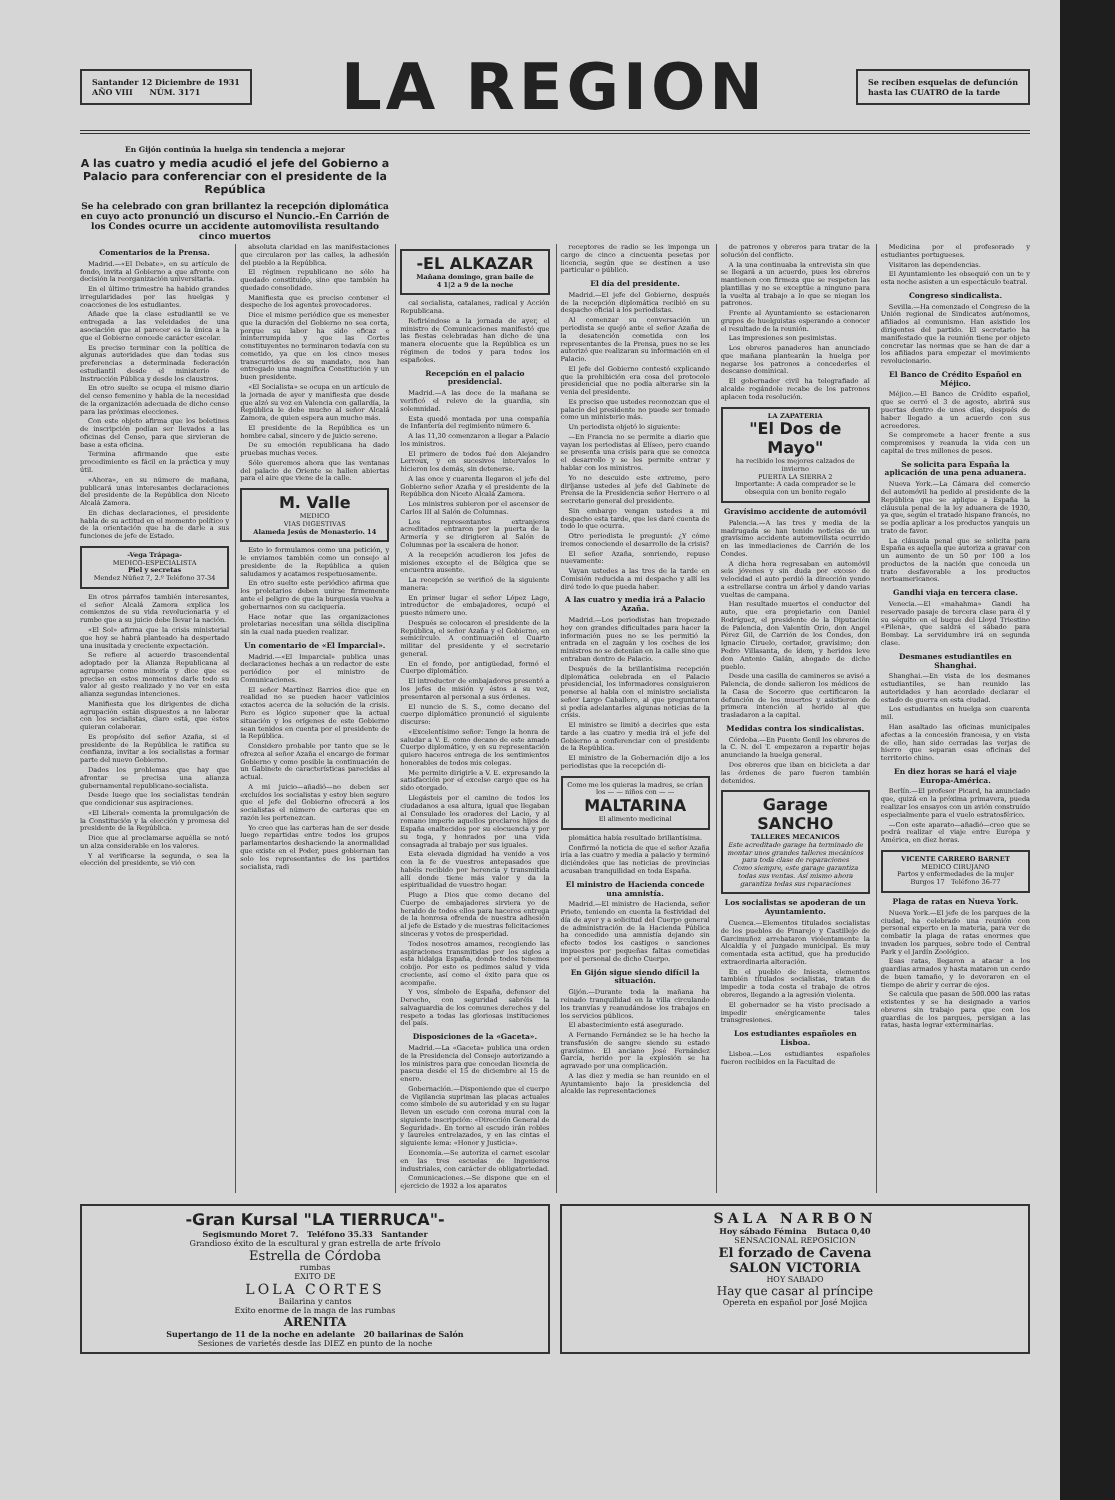Santander 12 Diciembre de 1931
AÑO VIII NÚM. 3171
LA REGION
Se reciben esquelas de defunción
hasta las CUATRO de la tarde
En Gijón continúa la huelga sin tendencia a mejorar
A las cuatro y media acudió el jefe del Gobierno a Palacio para conferenciar con el presidente de la República
Se ha celebrado con gran brillantez la recepción diplomática en cuyo acto pronunció un discurso el Nuncio.-En Carrión de los Condes ocurre un accidente automovilista resultando cinco muertos
Comentarios de la Prensa.
Madrid.—«El Debate», en su artículo de fondo, invita al Gobierno a que afronte con decisión la reorganización universitaria.
En el último trimestre ha habido grandes irregularidades por las huelgas y coacciones de los estudiantes.
Añade que la clase estudiantil se ve entregada a las veleidades de una asociación que al parecer es la única a la que el Gobierno concede carácter escolar.
Es preciso terminar con la política de algunas autoridades que dan todas sus preferencias a determinada federación estudiantil desde el ministerio de Instrucción Pública y desde los claustros.
En otro suelto se ocupa el mismo diario del censo femenino y habla de la necesidad de la organización adecuada de dicho censo para las próximas elecciones.
Con este objeto afirma que los boletines de inscripción podían ser llevados a las oficinas del Censo, para que sirvieran de base a esta oficina.
Termina afirmando que este procedimiento es fácil en la práctica y muy útil.
«Ahora», en su número de mañana, publicará unas interesantes declaraciones del presidente de la República don Niceto Alcalá Zamora.
En dichas declaraciones, el presidente habla de su actitud en el momento político y de la orientación que ha de darle a sus funciones de jefe de Estado.
-Vega Trápaga-
MEDICO-ESPECIALISTA
Piel y secretas
Mendez Núñez 7, 2.º Teléfono 37-34
En otros párrafos también interesantes, el señor Alcalá Zamora explica los comienzos de su vida revolucionaria y el rumbo que a su juicio debe llevar la nación.
«El Sol» afirma que la crisis ministerial que hoy se habrá planteado ha despertado una inusitada y creciente expectación.
Se refiere al acuerdo trascendental adoptado por la Alianza Republicana al agruparse como minoría y dice que es preciso en estos momentos darle todo su valor al gesto realizado y no ver en esta alianza segundas intenciones.
Manifiesta que los dirigentes de dicha agrupación están dispuestos a no laborar con los socialistas, claro está, que éstos quieran colaborar.
Es propósito del señor Azaña, si el presidente de la República le ratifica su confianza, invitar a los socialistas a formar parte del nuevo Gobierno.
Dados los problemas que hay que afrontar se precisa una alianza gubernamental republicano-socialista.
Desde luego que los socialistas tendrán que condicionar sus aspiraciones.
«El Liberal» comenta la promulgación de la Constitución y la elección y promesa del presidente de la República.
Dice que al proclamarse aquélla se notó un alza considerable en los valores.
Y al verificarse la segunda, o sea la elección del presidente, se vió con
absoluta claridad en las manifestaciones que circularon por las calles, la adhesión del pueblo a la República.
El régimen republicano no sólo ha quedado constituído, sino que también ha quedado consolidado.
Manifiesta que es preciso contener el despecho de los agentes provocadores.
Dice el mismo periódico que es menester que la duración del Gobierno no sea corta, porque su labor ha sido eficaz e ininterrumpida y que las Cortes constituyentes no terminaron todavía con su cometido, ya que en los cinco meses transcurridos de su mandato, nos han entregado una magnífica Constitución y un buen presidente.
«El Socialista» se ocupa en un artículo de la jornada de ayer y manifiesta que desde que alzó su voz en Valencia con gallardía, la República le debe mucho al señor Alcalá Zamora, de quien espera aun mucho más.
El presidente de la República es un hombre cabal, sincero y de juicio sereno.
De su emoción republicana ha dado pruebas muchas veces.
Sólo queremos ahora que las ventanas del palacio de Oriente se hallen abiertas para el aire que viene de la calle.
M. Valle
MEDICO
VIAS DIGESTIVAS
Alameda Jesús de Monasterio. 14
Esto lo formulamos como una petición, y le enviamos también como un consejo al presidente de la República a quien saludamos y acatamos respetuosamente.
En otro suelto este periódico afirma que los proletarios deben unirse firmemente ante el peligro de que la burguesía vuelva a gobernarnos con su caciquería.
Hace notar que las organizaciones proletarias necesitan una sólida disciplina sin la cual nada pueden realizar.
Un comentario de «El Imparcial».
Madrid.—«El Imparcial» publica unas declaraciones hechas a un redactor de este periódico por el ministro de Comunicaciones.
El señor Martínez Barrios dice que en realidad no se pueden hacer vaticinios exactos acerca de la solución de la crisis. Pero es lógico suponer que la actual situación y los orígenes de este Gobierno sean tenidos en cuenta por el presidente de la República.
Considero probable por tanto que se le ofrezca al señor Azaña el encargo de formar Gobierno y como posible la continuación de un Gabinete de características parecidas al actual.
A mi juicio—añadió—no deben ser excluídos los socialistas y estoy bien seguro que el jefe del Gobierno ofrecerá a los socialistas el número de carteras que en razón les pertenezcan.
Yo creo que las carteras han de ser desde luego repartidas entre todos los grupos parlamentarios deshaciendo la anormalidad que existe en el Poder, pues gobiernan tan solo los representantes de los partidos socialista, radi
-EL ALKAZAR
Mañana domingo, gran baile de
4 1|2 a 9 de la noche
cal socialista, catalanes, radical y Acción Republicana.
Refiriéndose a la jornada de ayer, el ministro de Comunicaciones manifestó que las fiestas celebradas han dicho de una manera elocuente que la República es un régimen de todos y para todos los españoles.
Recepción en el palacio presidencial.
Madrid.—A las doce de la mañana se verificó el relevo de la guardia, sin solemnidad.
Esta quedó montada por una compañía de Infantería del regimiento número 6.
A las 11,30 comenzaron a llegar a Palacio los ministros.
El primero de todos fué don Alejandro Lerroux, y en sucesivos intervalos lo hicieron los demás, sin detenerse.
A las once y cuarenta llegaron el jefe del Gobierno señor Azaña y el presidente de la República don Niceto Alcalá Zamora.
Los ministros subieron por el ascensor de Carlos III al Salón de Columnas.
Los representantes extranjeros acreditados entraron por la puerta de la Armería y se dirigieron al Salón de Columnas por la escalera de honor.
A la recepción acudieron los jefes de misiones excepto el de Bélgica que se encuentra ausente.
La recepción se verificó de la siguiente manera:
En primer lugar el señor López Lago, introductor de embajadores, ocupó el puesto número uno.
Después se colocaron el presidente de la República, el señor Azaña y el Gobierno, en semicírculo. A continuación el Cuarto militar del presidente y el secretario general.
En el fondo, por antigüedad, formó el Cuerpo diplomático.
El introductor de embajadores presentó a los jefes de misión y éstos a su vez, presentaron al personal a sus órdenes.
El nuncio de S. S., como decano del cuerpo diplomático pronunció el siguiente discurso:
«Excelentísimo señor: Tengo la honra de saludar a V. E. como decano de este amado Cuerpo diplomático, y en su representación quiero haceros entrega de los sentimientos honorables de todos mis colegas.
Me permito dirigirle a V. E. expresando la satisfacción por el excelso cargo que os ha sido otorgado.
Llegásteis por el camino de todos los ciudadanos a esa altura, igual que llegaban al Consulado los oradores del Lacio, y al romano imperio aquellos preclaros hijos de España enaltecidos por su elocuencia y por su toga, y honrados por una vida consagrada al trabajo por sus iguales.
Esta elevada dignidad ha venido a vos con la fe de vuestros antepasados que habéis recibido por herencia y transmitida allí donde tiene más valor y da la espiritualidad de vuestro hogar.
Plugo a Dios que como decano del Cuerpo de embajadores sirviera yo de heraldo de todos ellos para haceros entrega de la honrosa ofrenda de nuestra adhesión al jefe de Estado y de nuestras felicitaciones sinceras y votos de prosperidad.
Todos nosotros amamos, recogiendo las aspiraciones transmitidas por los siglos a esta hidalga España, donde todos tenemos cobijo. Por esto os pedimos salud y vida creciente, así como el éxito para que os acompañe.
Y vos, símbolo de España, defensor del Derecho, con seguridad sabréis la salvaguardia de los comunes derechos y del respeto a todas las gloriosas instituciones del país.
Disposiciones de la «Gaceta».
Madrid.—La «Gaceta» publica una orden de la Presidencia del Consejo autorizando a los ministros para que concedan licencia de pascua desde el 15 de diciembre al 15 de enero.
Gobernación.—Disponiendo que el cuerpo de Vigilancia supriman las placas actuales como símbolo de su autoridad y en su lugar lleven un escudo con corona mural con la siguiente inscripción: «Dirección General de Seguridad». En torno al escudo irán robles y laureles entrelazados, y en las cintas el siguiente lema: «Honor y Justicia».
Economía.—Se autoriza el carnet escolar en las tres escuelas de Ingenieros industriales, con carácter de obligatoriedad.
Comunicaciones.—Se dispone que en el ejercicio de 1932 a los aparatos
receptores de radio se les imponga un cargo de cinco a cincuenta pesetas por licencia, según que se destinen a uso particular o público.
El día del presidente.
Madrid.—El jefe del Gobierno, después de la recepción diplomática recibió en su despacho oficial a los periodistas.
Al comenzar su conversación un periodista se quejó ante el señor Azaña de la desatención cometida con los representantes de la Prensa, pues no se les autorizó que realizaran su información en el Palacio.
El jefe del Gobierno contestó explicando que la prohibición era cosa del protocolo presidencial que no podía alterarse sin la venia del presidente.
Es preciso que ustedes reconozcan que el palacio del presidente no puede ser tomado como un ministerio más.
Un periodista objetó lo siguiente:
—En Francia no se permite a diario que vayan los periodistas al Elíseo, pero cuando se presenta una crisis para que se conozca el desarrollo y se les permite entrar y hablar con los ministros.
Yo no descuido este extremo, pero diríjanse ustedes al jefe del Gabinete de Prensa de la Presidencia señor Herrero o al secretario general del presidente.
Sin embargo vengan ustedes a mi despacho esta tarde, que les daré cuenta de todo lo que ocurra.
Otro periodista le preguntó: ¿Y cómo iremos conociendo el desarrollo de la crisis?
El señor Azaña, sonriendo, repuso nuevamente:
Vayan ustedes a las tres de la tarde en Comisión reducida a mi despacho y allí les diré todo lo que pueda haber.
A las cuatro y media irá a Palacio Azaña.
Madrid.—Los periodistas han tropezado hoy con grandes dificultades para hacer la información pues no se les permitió la entrada en el zaguán y los coches de los ministros no se detenían en la calle sino que entraban dentro de Palacio.
Después de la brillantísima recepción diplomática celebrada en el Palacio presidencial, los informadores consiguieron ponerse al habla con el ministro socialista señor Largo Caballero, al que preguntaron si podía adelantarles algunas noticias de la crisis.
El ministro se limitó a decirles que esta tarde a las cuatro y media irá el jefe del Gobierno a conferenciar con el presidente de la República.
El ministro de la Gobernación dijo a los periodistas que la recepción di-
Como me los quieras la madres, se crían los — — niños con — —
MALTARINA
El alimento medicinal
plomática había resultado brillantísima.
Confirmó la noticia de que el señor Azaña iría a las cuatro y media a palacio y terminó diciéndoles que las noticias de provincias acusaban tranquilidad en toda España.
El ministro de Hacienda concede una amnistía.
Madrid.—El ministro de Hacienda, señor Prieto, teniendo en cuenta la festividad del día de ayer y a solicitud del Cuerpo general de administración de la Hacienda Pública ha concedido una amnistía dejando sin efecto todos los castigos o sanciones impuestos por pequeñas faltas cometidas por el personal de dicho Cuerpo.
En Gijón sigue siendo difícil la situación.
Gijón.—Durante toda la mañana ha reinado tranquilidad en la villa circulando los tranvías y reanudándose los trabajos en los servicios públicos.
El abastecimiento está asegurado.
A Fernando Fernández se le ha hecho la transfusión de sangre siendo su estado gravísimo. El anciano José Fernández García, herido por la explosión se ha agravado por una complicación.
A las diez y media se han reunido en el Ayuntamiento bajo la presidencia del alcalde las representaciones
de patronos y obreros para tratar de la solución del conflicto.
A la una continuaba la entrevista sin que se llegará a un acuerdo, pues los obreros mantienen con firmeza que se respeten las plantillas y no se exceptúe a ninguno para la vuelta al trabajo a lo que se niegan los patronos.
Frente al Ayuntamiento se estacionaron grupos de huelguistas esperando a conocer el resultado de la reunión.
Las impresiones son pesimistas.
Los obreros panaderos han anunciado que mañana plantearán la huelga por negarse los patronos a concederles el descanso dominical.
El gobernador civil ha telegrafiado al alcalde rogándole recabe de los patronos aplacen toda resolución.
LA ZAPATERIA
"El Dos de Mayo"
ha recibido los mejores calzados de invierno
PUERTA LA SIERRA 2
Importante: A cada comprador se le obsequia con un bonito regalo
Gravísimo accidente de automóvil
Palencia.—A las tres y media de la madrugada se han tenido noticias de un gravísimo accidente automovilista ocurrido en las inmediaciones de Carrión de los Condes.
A dicha hora regresaban en automóvil seis jóvenes y sin duda por exceso de velocidad el auto perdió la dirección yendo a estrellarse contra un árbol y dando varias vueltas de campana.
Han resultado muertos el conductor del auto, que era propietario con Daniel Rodríguez, el presidente de la Diputación de Palencia, don Valentín Orio, don Angel Pérez Gil, de Carrión de los Condes, don Ignacio Ciruelo, cortador, gravísimo; don Pedro Villasanta, de ídem, y heridos leve don Antonio Galán, abogado de dicho pueblo.
Desde una casilla de camineros se avisó a Palencia, de donde salieron los médicos de la Casa de Socorro que certificaron la defunción de los muertos y asistieron de primera intención al herido al que trasladaron a la capital.
Medidas contra los sindicalistas.
Córdoba.—En Puente Genil los obreros de la C. N. del T. empezaron a repartir hojas anunciando la huelga general.
Dos obreros que iban en bicicleta a dar las órdenes de paro fueron también detenidos.
Garage SANCHO
TALLERES MECANICOS
Este acreditado garage ha terminado de montar unos grandes talleres mecánicos para toda clase de reparaciones
Como siempre, este garage garantiza todas sus ventas. Así mismo ahora garantiza todas sus reparaciones
Los socialistas se apoderan de un Ayuntamiento.
Cuenca.—Elementos titulados socialistas de los pueblos de Pinarejo y Castillejo de Garcimuñoz arrebataron violentamente la Alcaldía y el Juzgado municipal. Es muy comentada esta actitud, que ha producido extraordinaria alteración.
En el pueblo de Iniesta, elementos también titulados socialistas, tratan de impedir a toda costa el trabajo de otros obreros, llegando a la agresión violenta.
El gobernador se ha visto precisado a impedir enérgicamente tales transgresiones.
Los estudiantes españoles en Lisboa.
Lisboa.—Los estudiantes españoles fueron recibidos en la Facultad de
Medicina por el profesorado y estudiantes portugueses.
Visitaron las dependencias.
El Ayuntamiento les obsequió con un te y esta noche asisten a un espectáculo teatral.
Congreso sindicalista.
Sevilla.—Ha comenzado el Congreso de la Unión regional de Sindicatos autónomos, afiliados al comunismo. Han asistido los dirigentes del partido. El secretario ha manifestado que la reunión tiene por objeto concretar las normas que se han de dar a los afiliados para empezar el movimiento revolucionario.
El Banco de Crédito Español en Méjico.
Méjico.—El Banco de Crédito español, que se cerró el 3 de agosto, abrirá sus puertas dentro de unos días, después de haber llegado a un acuerdo con sus acreedores.
Se compromete a hacer frente a sus compromisos y reanuda la vida con un capital de tres millones de pesos.
Se solicita para España la aplicación de una pena aduanera.
Nueva York.—La Cámara del comercio del automóvil ha pedido al presidente de la República que se aplique a España la cláusula penal de la ley aduanera de 1930, ya que, según el tratado hispano francés, no se podía aplicar a los productos yanquis un trato de favor.
La cláusula penal que se solicita para España es aquella que autoriza a gravar con un aumento de un 50 por 100 a los productos de la nación que conceda un trato desfavorable a los productos norteamericanos.
Gandhi viaja en tercera clase.
Venecia.—El «mahahma» Gandi ha reservado pasaje de tercera clase para él y su séquito en el buque del Lloyd Triestino «Pilena», que saldrá el sábado para Bombay. La servidumbre irá en segunda clase.
Desmanes estudiantiles en Shanghai.
Shanghai.—En vista de los desmanes estudiantiles, se han reunido las autoridades y han acordado declarar el estado de guerra en esta ciudad.
Los estudiantes en huelga son cuarenta mil.
Han asaltado las oficinas municipales afectas a la concesión francesa, y en vista de ello, han sido cerradas las verjas de hierro que separan esas oficinas del territorio chino.
En diez horas se hará el viaje Europa-América.
Berlín.—El profesor Picard, ha anunciado que, quizá en la próxima primavera, pueda realizar los ensayos con un avión construído especialmente para el vuelo estratosférico.
—Con este aparato—añadió—creo que se podrá realizar el viaje entre Europa y América, en diez horas.
VICENTE CARRERO BARNET
MEDICO CIRUJANO
Partos y enfermedades de la mujer
Burgos 17 Teléfono 36-77
Plaga de ratas en Nueva York.
Nueva York.—El jefe de los parques de la ciudad, ha celebrado una reunión con personal experto en la materia, para ver de combatir la plaga de ratas enormes que invaden los parques, sobre todo el Central Park y el Jardín Zoológico.
Esas ratas, llegaron a atacar a los guardias armados y hasta mataron un cerdo de buen tamaño, y lo devoraron en el tiempo de abrir y cerrar de ojos.
Se calcula que pasan de 500.000 las ratas existentes y se ha designado a varios obreros sin trabajo para que con los guardias de los parques, persigan a las ratas, hasta lograr exterminarlas.
-Gran Kursal "LA TIERRUCA"-
Segismundo Moret 7. Teléfono 35.33 Santander
Grandioso éxito de la escultural y gran estrella de arte frívolo
Estrella de Córdoba
rumbas
EXITO DE
LOLA CORTES
Bailarina y cantos
Exito enorme de la maga de las rumbas
ARENITA
Supertango de 11 de la noche en adelante 20 bailarinas de Salón
Sesiones de varietés desde las DIEZ en punto de la noche
SALA NARBON
Hoy sábado Fémina Butaca 0,40
SENSACIONAL REPOSICION
El forzado de Cavena
SALON VICTORIA
HOY SABADO
Hay que casar al príncipe
Opereta en español por José Mojica